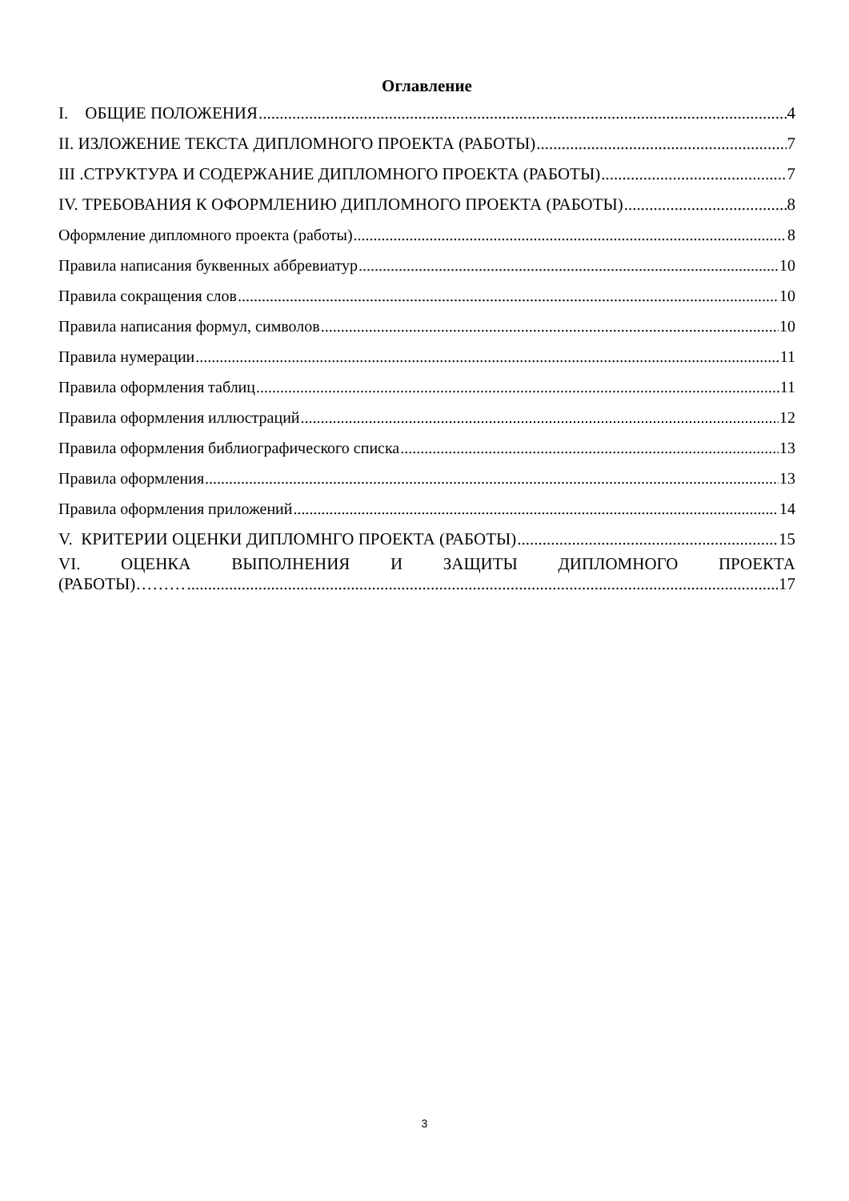Оглавление
I. ОБЩИЕ ПОЛОЖЕНИЯ 4
II. ИЗЛОЖЕНИЕ ТЕКСТА ДИПЛОМНОГО ПРОЕКТА (РАБОТЫ) 7
III .СТРУКТУРА И СОДЕРЖАНИЕ ДИПЛОМНОГО ПРОЕКТА (РАБОТЫ) 7
IV. ТРЕБОВАНИЯ К ОФОРМЛЕНИЮ ДИПЛОМНОГО ПРОЕКТА (РАБОТЫ) 8
Оформление дипломного проекта (работы) 8
Правила написания буквенных аббревиатур 10
Правила сокращения слов 10
Правила написания формул, символов 10
Правила нумерации 11
Правила оформления таблиц 11
Правила оформления иллюстраций 12
Правила оформления библиографического списка 13
Правила оформления 13
Правила оформления приложений 14
V. КРИТЕРИИ ОЦЕНКИ ДИПЛОМНГО ПРОЕКТА (РАБОТЫ) 15
VI. ОЦЕНКА ВЫПОЛНЕНИЯ И ЗАЩИТЫ ДИПЛОМНОГО ПРОЕКТА
(РАБОТЫ)……… 17
3